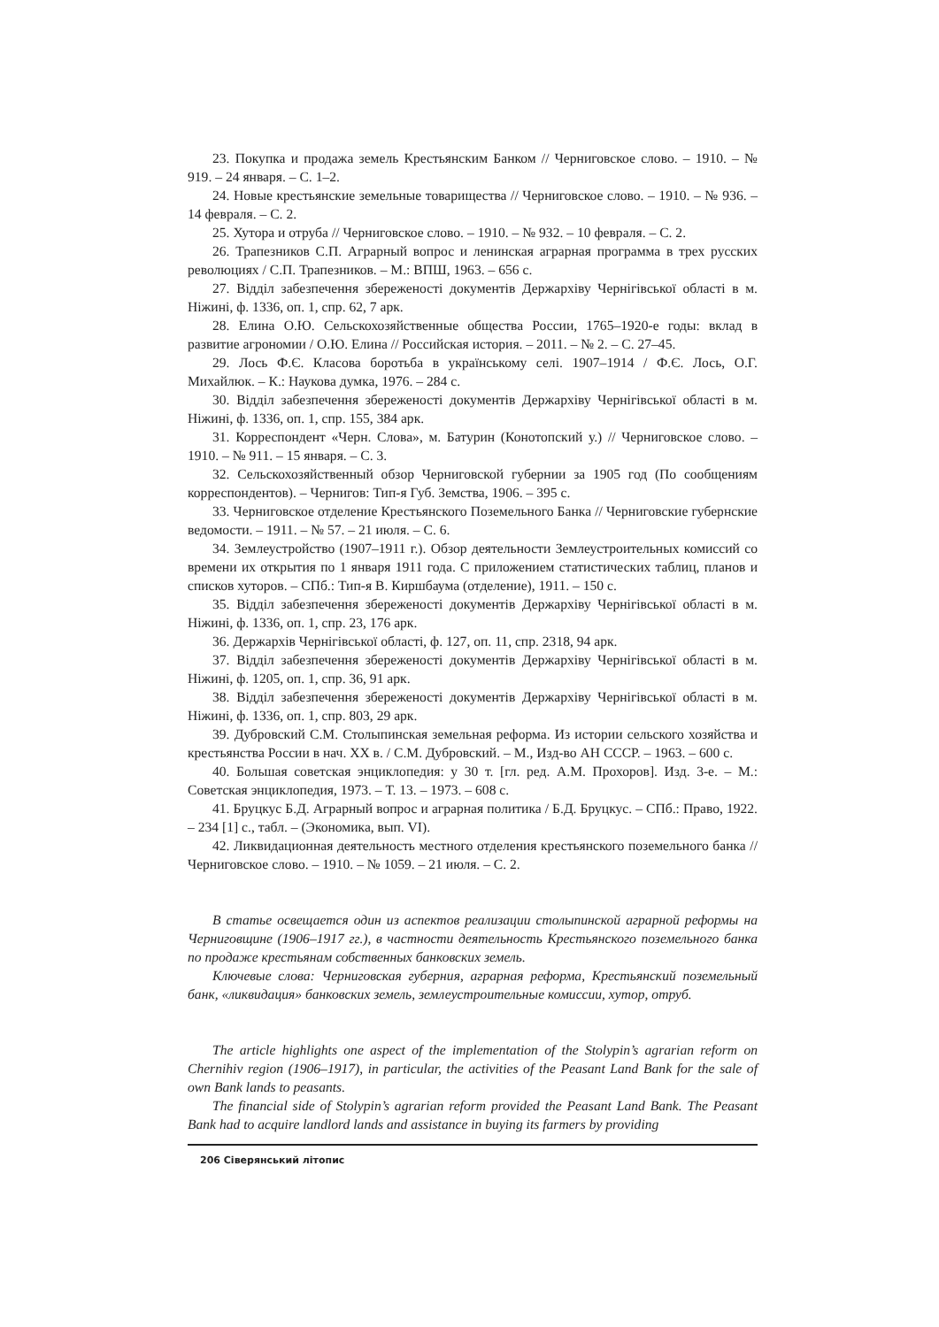23. Покупка и продажа земель Крестьянским Банком // Черниговское слово. – 1910. – № 919. – 24 января. – С. 1–2.
24. Новые крестьянские земельные товарищества // Черниговское слово. – 1910. – № 936. – 14 февраля. – С. 2.
25. Хутора и отруба // Черниговское слово. – 1910. – № 932. – 10 февраля. – С. 2.
26. Трапезников С.П. Аграрный вопрос и ленинская аграрная программа в трех русских революциях / С.П. Трапезников. – М.: ВПШ, 1963. – 656 с.
27. Відділ забезпечення збереженості документів Держархіву Чернігівської області в м. Ніжині, ф. 1336, оп. 1, спр. 62, 7 арк.
28. Елина О.Ю. Сельскохозяйственные общества России, 1765–1920-е годы: вклад в развитие агрономии / О.Ю. Елина // Российская история. – 2011. – № 2. – С. 27–45.
29. Лось Ф.Є. Класова боротьба в українському селі. 1907–1914 / Ф.Є. Лось, О.Г. Михайлюк. – К.: Наукова думка, 1976. – 284 с.
30. Відділ забезпечення збереженості документів Держархіву Чернігівської області в м. Ніжині, ф. 1336, оп. 1, спр. 155, 384 арк.
31. Корреспондент «Черн. Слова», м. Батурин (Конотопский у.) // Черниговское слово. – 1910. – № 911. – 15 января. – С. 3.
32. Сельскохозяйственный обзор Черниговской губернии за 1905 год (По сообщениям корреспондентов). – Чернигов: Тип-я Губ. Земства, 1906. – 395 с.
33. Черниговское отделение Крестьянского Поземельного Банка // Черниговские губернские ведомости. – 1911. – № 57. – 21 июля. – С. 6.
34. Землеустройство (1907–1911 г.). Обзор деятельности Землеустроительных комиссий со времени их открытия по 1 января 1911 года. С приложением статистических таблиц, планов и списков хуторов. – СПб.: Тип-я В. Киршбаума (отделение), 1911. – 150 с.
35. Відділ забезпечення збереженості документів Держархіву Чернігівської області в м. Ніжині, ф. 1336, оп. 1, спр. 23, 176 арк.
36. Держархів Чернігівської області, ф. 127, оп. 11, спр. 2318, 94 арк.
37. Відділ забезпечення збереженості документів Держархіву Чернігівської області в м. Ніжині, ф. 1205, оп. 1, спр. 36, 91 арк.
38. Відділ забезпечення збереженості документів Держархіву Чернігівської області в м. Ніжині, ф. 1336, оп. 1, спр. 803, 29 арк.
39. Дубровский С.М. Столыпинская земельная реформа. Из истории сельского хозяйства и крестьянства России в нач. ХХ в. / С.М. Дубровский. – М., Изд-во АН СССР. – 1963. – 600 с.
40. Большая советская энциклопедия: у 30 т. [гл. ред. А.М. Прохоров]. Изд. 3-е. – М.: Советская энциклопедия, 1973. – Т. 13. – 1973. – 608 с.
41. Бруцкус Б.Д. Аграрный вопрос и аграрная политика / Б.Д. Бруцкус. – СПб.: Право, 1922. – 234 [1] с., табл. – (Экономика, вып. VI).
42. Ликвидационная деятельность местного отделения крестьянского поземельного банка // Черниговское слово. – 1910. – № 1059. – 21 июля. – С. 2.
В статье освещается один из аспектов реализации столыпинской аграрной реформы на Черниговщине (1906–1917 гг.), в частности деятельность Крестьянского поземельного банка по продаже крестьянам собственных банковских земель.
Ключевые слова: Черниговская губерния, аграрная реформа, Крестьянский поземельный банк, «ликвидация» банковских земель, землеустроительные комиссии, хутор, отруб.
The article highlights one aspect of the implementation of the Stolypin’s agrarian reform on Chernihiv region (1906–1917), in particular, the activities of the Peasant Land Bank for the sale of own Bank lands to peasants.
The financial side of Stolypin’s agrarian reform provided the Peasant Land Bank. The Peasant Bank had to acquire landlord lands and assistance in buying its farmers by providing
206 Сіверянський літопис